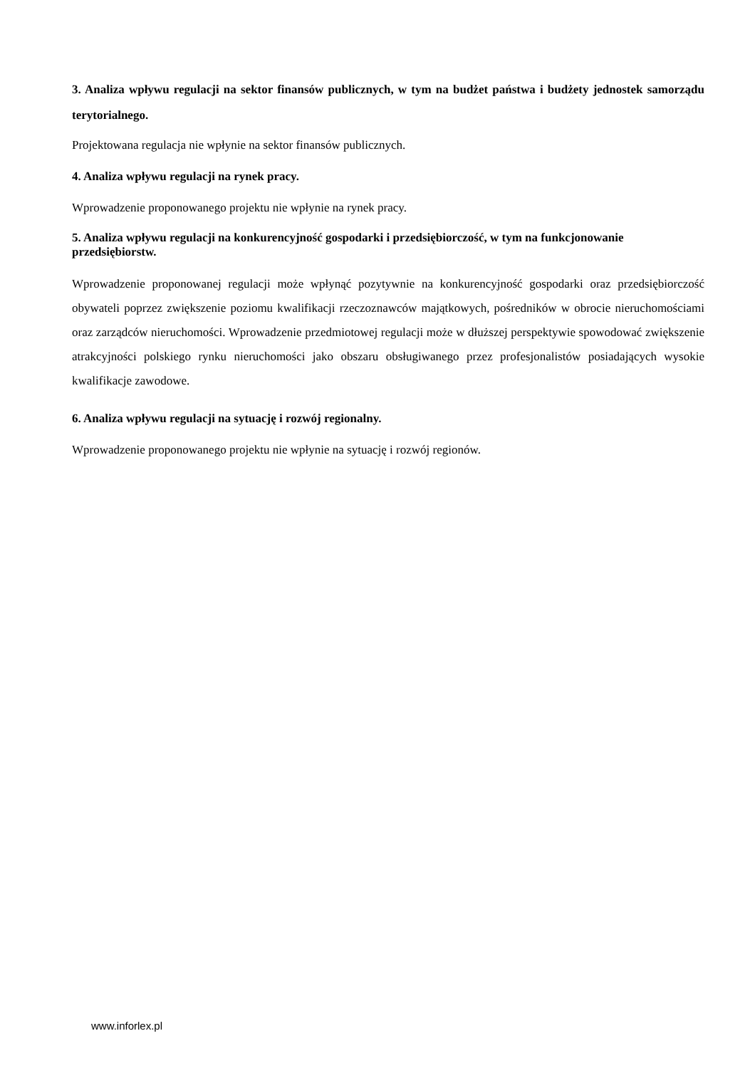3. Analiza wpływu regulacji na sektor finansów publicznych, w tym na budżet państwa i budżety jednostek samorządu terytorialnego.
Projektowana regulacja nie wpłynie na sektor finansów publicznych.
4. Analiza wpływu regulacji na rynek pracy.
Wprowadzenie proponowanego projektu nie wpłynie na rynek pracy.
5. Analiza wpływu regulacji na konkurencyjność gospodarki i przedsiębiorczość, w tym na funkcjonowanie przedsiębiorstw.
Wprowadzenie proponowanej regulacji może wpłynąć pozytywnie na konkurencyjność gospodarki oraz przedsiębiorczość obywateli poprzez zwiększenie poziomu kwalifikacji rzeczoznawców majątkowych, pośredników w obrocie nieruchomościami oraz zarządców nieruchomości. Wprowadzenie przedmiotowej regulacji może w dłuższej perspektywie spowodować zwiększenie atrakcyjności polskiego rynku nieruchomości jako obszaru obsługiwanego przez profesjonalistów posiadających wysokie kwalifikacje zawodowe.
6. Analiza wpływu regulacji na sytuację i rozwój regionalny.
Wprowadzenie proponowanego projektu nie wpłynie na sytuację i rozwój regionów.
www.inforlex.pl